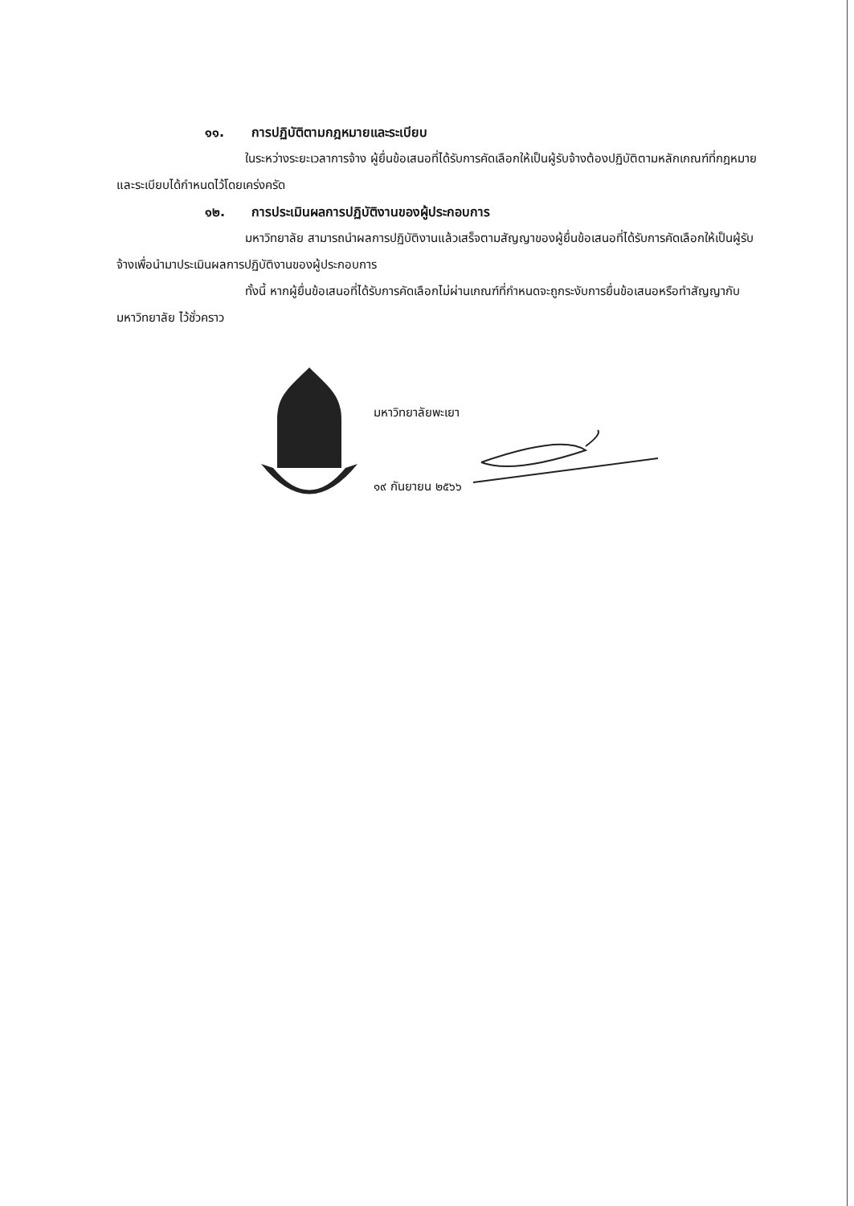๑๑. การปฏิบัติตามกฎหมายและระเบียบ
ในระหว่างระยะเวลาการจ้าง ผู้ยื่นข้อเสนอที่ได้รับการคัดเลือกให้เป็นผู้รับจ้างต้องปฏิบัติตามหลักเกณฑ์ที่กฎหมายและระเบียบได้กำหนดไว้โดยเคร่งครัด
๑๒. การประเมินผลการปฏิบัติงานของผู้ประกอบการ
มหาวิทยาลัย สามารถนำผลการปฏิบัติงานแล้วเสร็จตามสัญญาของผู้ยื่นข้อเสนอที่ได้รับการคัดเลือกให้เป็นผู้รับจ้างเพื่อนำมาประเมินผลการปฏิบัติงานของผู้ประกอบการ
ทั้งนี้ หากผู้ยื่นข้อเสนอที่ได้รับการคัดเลือกไม่ผ่านเกณฑ์ที่กำหนดจะถูกระงับการยื่นข้อเสนอหรือทำสัญญากับมหาวิทยาลัย ไว้ชั่วคราว
มหาวิทยาลัยพะเยา
๑๙ กันยายน ๒๕๖๖